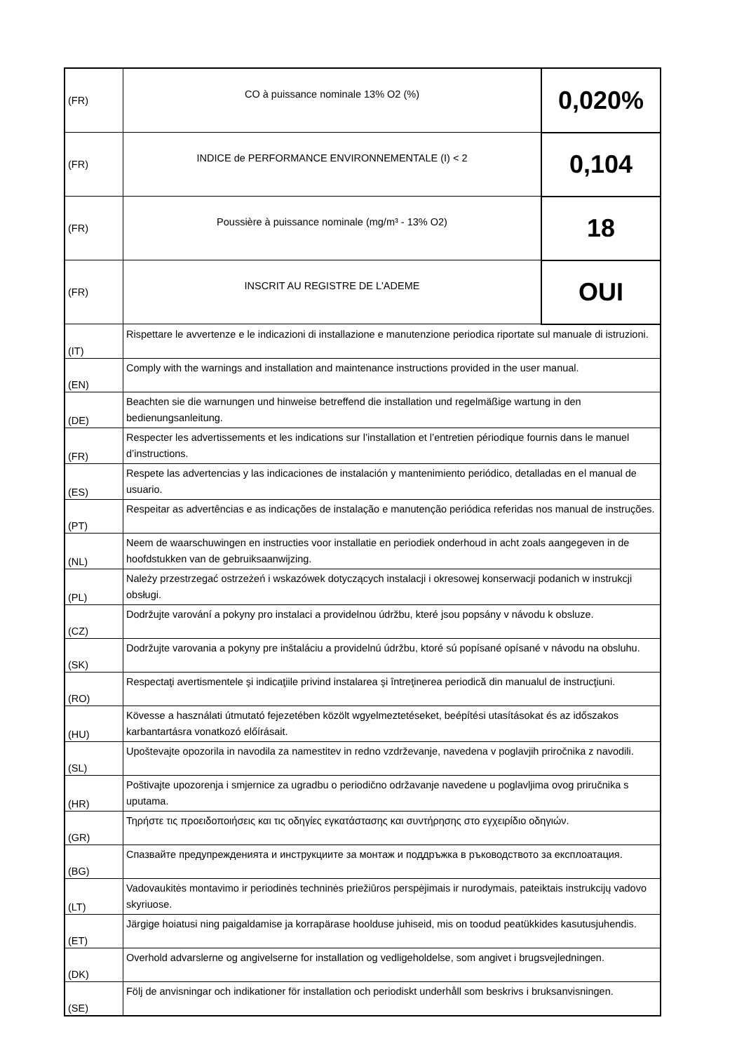| (FR) | CO à puissance nominale 13% O2 (%) | 0,020% |
| (FR) | INDICE de PERFORMANCE ENVIRONNEMENTALE (I) < 2 | 0,104 |
| (FR) | Poussière à puissance nominale (mg/m³ - 13% O2) | 18 |
| (FR) | INSCRIT AU REGISTRE DE L'ADEME | OUI |
| (IT) | Rispettare le avvertenze e le indicazioni di installazione e manutenzione periodica riportate sul manuale di istruzioni. | |
| (EN) | Comply with the warnings and installation and maintenance instructions provided in the user manual. | |
| (DE) | Beachten sie die warnungen und hinweise betreffend die installation und regelmäßige wartung in den bedienungsanleitung. | |
| (FR) | Respecter les advertissements et les indications sur l’installation et l’entretien périodique fournis dans le manuel d’instructions. | |
| (ES) | Respete las advertencias y las indicaciones de instalación y mantenimiento periódico, detalladas en el manual de usuario. | |
| (PT) | Respeitar as advertências e as indicações de instalação e manutenção periódica referidas nos manual de instruções. | |
| (NL) | Neem de waarschuwingen en instructies voor installatie en periodiek onderhoud in acht zoals aangegeven in de hoofdstukken van de gebruiksaanwijzing. | |
| (PL) | Należy przestrzegać ostrzeżeń i wskazówek dotyczących instalacji i okresowej konserwacji podanich w instrukcji obsługi. | |
| (CZ) | Dodržujte varování a pokyny pro instalaci a providelnou údržbu, které jsou popsány v návodu k obsluze. | |
| (SK) | Dodržujte varovania a pokyny pre inštaláciu a providelnú údržbu, ktoré sú popísané opísané v návodu na obsluhu. | |
| (RO) | Respectaţi avertismentele şi indicaţiile privind instalarea şi întreţinerea periodică din manualul de instrucţiuni. | |
| (HU) | Kövesse a használati útmutató fejezetében közölt wgyelmeztetéseket, beépítési utasításokat és az időszakos karbantartásra vonatkozó előírásait. | |
| (SL) | Upoštevajte opozorila in navodila za namestitev in redno vzdrževanje, navedena v poglavjih priročnika z navodili. | |
| (HR) | Poštivajte upozorenja i smjernice za ugradbu o periodično održavanje navedene u poglavljima ovog priručnika s uputama. | |
| (GR) | Τηρήστε τις προειδοποιήσεις και τις οδηγίες εγκατάστασης και συντήρησης στο εγχειρίδιο οδηγιών. | |
| (BG) | Спазвайте предупрежденията и инструкциите за монтаж и поддръжка в ръководството за експлоатация. | |
| (LT) | Vadovaukitės montavimo ir periodinės techninės priežiūros perspėjimais ir nurodymais, pateiktais instrukcijų vadovo skyriuose. | |
| (ET) | Järgige hoiatusi ning paigaldamise ja korrapärase hoolduse juhiseid, mis on toodud peatükkides kasutusjuhendis. | |
| (DK) | Overhold advarslerne og angivelserne for installation og vedligeholdelse, som angivet i brugsvejledningen. | |
| (SE) | Följ de anvisningar och indikationer för installation och periodiskt underhåll som beskrivs i bruksanvisningen. | |